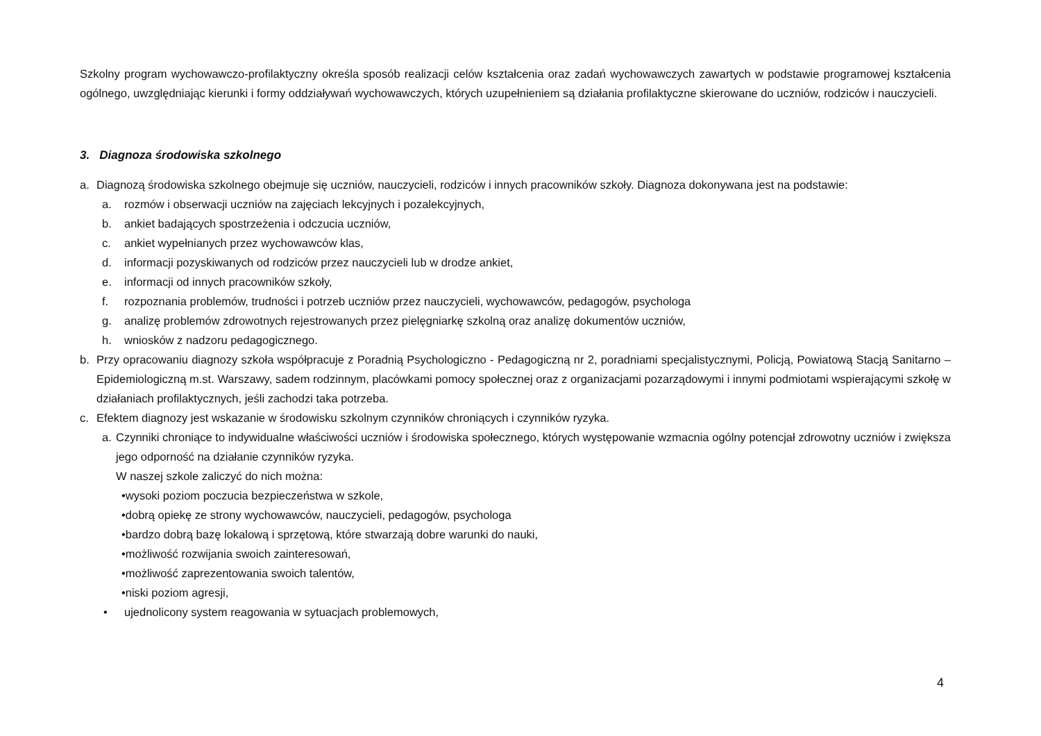Szkolny program wychowawczo-profilaktyczny określa sposób realizacji celów kształcenia oraz zadań wychowawczych zawartych w podstawie programowej kształcenia ogólnego, uwzględniając kierunki i formy oddziaływań wychowawczych, których uzupełnieniem są działania profilaktyczne skierowane do uczniów, rodziców i nauczycieli.
3. Diagnoza środowiska szkolnego
a. Diagnozą środowiska szkolnego obejmuje się uczniów, nauczycieli, rodziców i innych pracowników szkoły. Diagnoza dokonywana jest na podstawie:
a. rozmów i obserwacji uczniów na zajęciach lekcyjnych i pozalekcyjnych,
b. ankiet badających spostrzeżenia i odczucia uczniów,
c. ankiet wypełnianych przez wychowawców klas,
d. informacji pozyskiwanych od rodziców przez nauczycieli lub w drodze ankiet,
e. informacji od innych pracowników szkoły,
f. rozpoznania problemów, trudności i potrzeb uczniów przez nauczycieli, wychowawców, pedagogów, psychologa
g. analizę problemów zdrowotnych rejestrowanych przez pielęgniarkę szkolną oraz analizę dokumentów uczniów,
h. wniosków z nadzoru pedagogicznego.
b. Przy opracowaniu diagnozy szkoła współpracuje z Poradnią Psychologiczno - Pedagogiczną nr 2, poradniami specjalistycznymi, Policją, Powiatową Stacją Sanitarno – Epidemiologiczną m.st. Warszawy, sadem rodzinnym, placówkami pomocy społecznej oraz z organizacjami pozarządowymi i innymi podmiotami wspierającymi szkołę w działaniach profilaktycznych, jeśli zachodzi taka potrzeba.
c. Efektem diagnozy jest wskazanie w środowisku szkolnym czynników chroniących i czynników ryzyka.
a. Czynniki chroniące to indywidualne właściwości uczniów i środowiska społecznego, których występowanie wzmacnia ogólny potencjał zdrowotny uczniów i zwiększa jego odporność na działanie czynników ryzyka.
W naszej szkole zaliczyć do nich można:
•wysoki poziom poczucia bezpieczeństwa w szkole,
•dobrą opiekę ze strony wychowawców, nauczycieli, pedagogów, psychologa
•bardzo dobrą bazę lokalową i sprzętową, które stwarzają dobre warunki do nauki,
•możliwość rozwijania swoich zainteresowań,
•możliwość zaprezentowania swoich talentów,
•niski poziom agresji,
• ujednolicony system reagowania w sytuacjach problemowych,
4